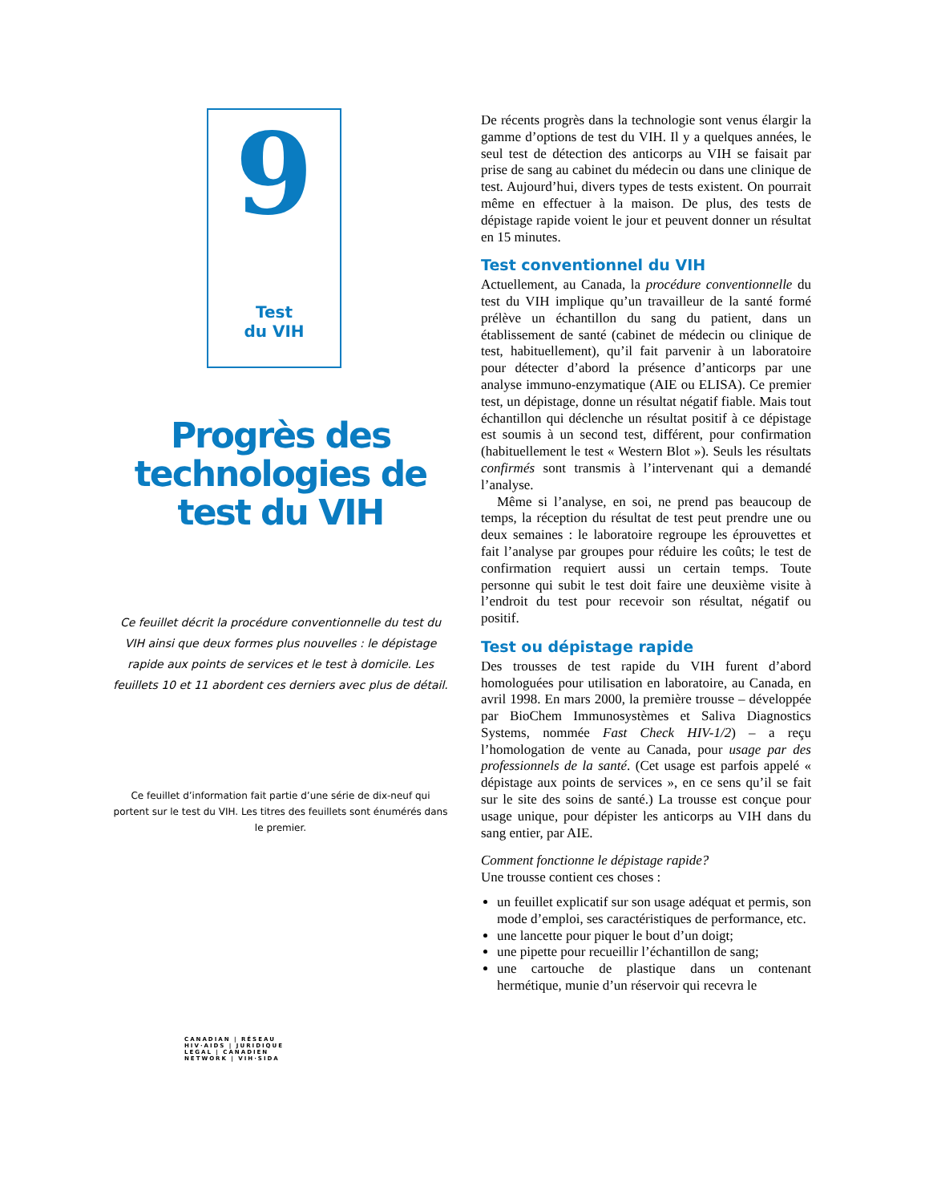9
Test
du VIH
Progrès des technologies de test du VIH
Ce feuillet décrit la procédure conventionnelle du test du VIH ainsi que deux formes plus nouvelles : le dépistage rapide aux points de services et le test à domicile. Les feuillets 10 et 11 abordent ces derniers avec plus de détail.
Ce feuillet d’information fait partie d’une série de dix-neuf qui portent sur le test du VIH. Les titres des feuillets sont énumérés dans le premier.
CANADIAN | RÉSEAU
HIV·AIDS | JURIDIQUE
LEGAL | CANADIEN
NETWORK | VIH·SIDA
De récents progrès dans la technologie sont venus élargir la gamme d’options de test du VIH. Il y a quelques années, le seul test de détection des anticorps au VIH se faisait par prise de sang au cabinet du médecin ou dans une clinique de test. Aujourd’hui, divers types de tests existent. On pourrait même en effectuer à la maison. De plus, des tests de dépistage rapide voient le jour et peuvent donner un résultat en 15 minutes.
Test conventionnel du VIH
Actuellement, au Canada, la procédure conventionnelle du test du VIH implique qu’un travailleur de la santé formé prélève un échantillon du sang du patient, dans un établissement de santé (cabinet de médecin ou clinique de test, habituellement), qu’il fait parvenir à un laboratoire pour détecter d’abord la présence d’anticorps par une analyse immuno-enzymatique (AIE ou ELISA). Ce premier test, un dépistage, donne un résultat négatif fiable. Mais tout échantillon qui déclenche un résultat positif à ce dépistage est soumis à un second test, différent, pour confirmation (habituellement le test « Western Blot »). Seuls les résultats confirmés sont transmis à l’intervenant qui a demandé l’analyse.
Même si l’analyse, en soi, ne prend pas beaucoup de temps, la réception du résultat de test peut prendre une ou deux semaines : le laboratoire regroupe les éprouvettes et fait l’analyse par groupes pour réduire les coûts; le test de confirmation requiert aussi un certain temps. Toute personne qui subit le test doit faire une deuxième visite à l’endroit du test pour recevoir son résultat, négatif ou positif.
Test ou dépistage rapide
Des trousses de test rapide du VIH furent d’abord homologuées pour utilisation en laboratoire, au Canada, en avril 1998. En mars 2000, la première trousse – développée par BioChem Immunosystèmes et Saliva Diagnostics Systems, nommée Fast Check HIV-1/2) – a reçu l’homologation de vente au Canada, pour usage par des professionnels de la santé. (Cet usage est parfois appelé « dépistage aux points de services », en ce sens qu’il se fait sur le site des soins de santé.) La trousse est conçue pour usage unique, pour dépister les anticorps au VIH dans du sang entier, par AIE.
Comment fonctionne le dépistage rapide?
Une trousse contient ces choses :
un feuillet explicatif sur son usage adéquat et permis, son mode d’emploi, ses caractéristiques de performance, etc.
une lancette pour piquer le bout d’un doigt;
une pipette pour recueillir l’échantillon de sang;
une cartouche de plastique dans un contenant hermétique, munie d’un réservoir qui recevra le